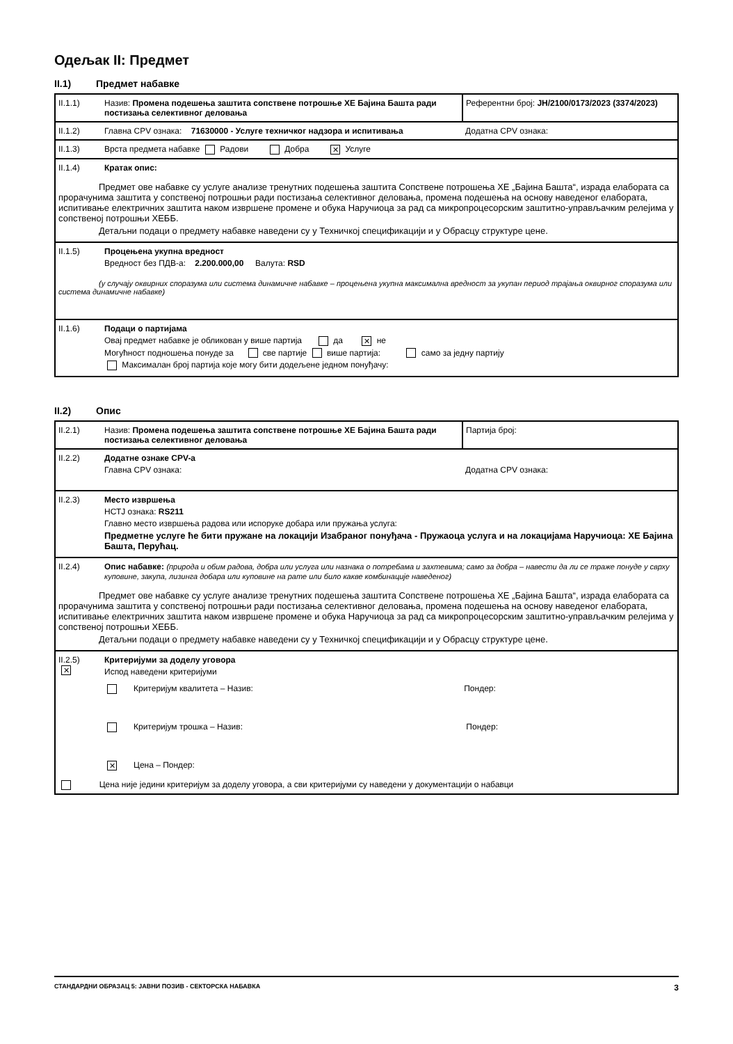Одељак II: Предмет
II.1) Предмет набавке
| II.1.1) | Назив: Промена подешења заштита сопствене потрошње ХЕ Бајина Башта ради постизања селективног деловања | Референтни број: ЈН/2100/0173/2023 (3374/2023) |
| II.1.2) | Главна CPV ознака: 71630000 - Услуге техничког надзора и испитивања | Додатна CPV ознака: |
| II.1.3) | Врста предмета набавке Радови Добра ✕ Услуге | |
| II.1.4) | Кратак опис: | |
| Предмет ове набавке су услуге анализе тренутних подешења заштита Сопствене потрошења ХЕ „Бајина Башта“, израда елабората са прорачунима заштита у сопственој потрошњи ради постизања селективног деловања, промена подешења на основу наведеног елабората, испитивање електричних заштита наком извршене промене и обука Наручиоца за рад са микропроцесорским заштитно-управљачким релејима у сопственој потрошњи ХЕББ. Детаљни подаци о предмету набавке наведени су у Техничкој спецификацији и у Обрасцу структуре цене. | | |
| II.1.5) | Процењена укупна вредност Вредност без ПДВ-а: 2.200.000,00 Валута: RSD | |
| (у случају оквирних споразума или система динамичне набавке – процењена укупна максимална вредност за укупан период трајања оквирног споразума или система динамичне набавке) | | |
| II.1.6) | Подаци о партијама Овај предмет набавке је обликован у више партија да ✕ не Могућност подношења понуде за све партије више партија: само за једну партију Максималан број партија које могу бити додељене једном понуђачу: | |
II.2) Опис
| II.2.1) | Назив: Промена подешења заштита сопствене потрошње ХЕ Бајина Башта ради постизања селективног деловања | Партија број: |
| II.2.2) | Додатне ознаке CPV-а Главна CPV ознака: | Додатна CPV ознака: |
| II.2.3) | Место извршења НСТЈ ознака: RS211 Главно место извршења радова или испоруке добара или пружања услуга: Предметне услуге ће бити пружане на локацији Изабраног понуђача - Пружаоца услуга и на локацијама Наручиоца: ХЕ Бајина Башта, Перућац. | |
| II.2.4) | Опис набавке: (природа и обим радова, добра или услуга или назнака о потребама и захтевима; само за добра – навести да ли се траже понуде у сврху куповине, закупа, лизинга добара или куповине на рате или било какве комбинације наведеног) | |
| Предмет ове набавке су услуге анализе тренутних подешења заштита Сопствене потрошења ХЕ „Бајина Башта“, израда елабората са прорачунима заштита у сопственој потрошњи ради постизања селективног деловања, промена подешења на основу наведеног елабората, испитивање електричних заштита наком извршене промене и обука Наручиоца за рад са микропроцесорским заштитно-управљачким релејима у сопственој потрошњи ХЕББ. Детаљни подаци о предмету набавке наведени су у Техничкој спецификацији и у Обрасцу структуре цене. | | |
| II.2.5) ✕ | Критеријуми за доделу уговора Испод наведени критеријуми Критеријум квалитета – Назив: Пондер: Критеријум трошка – Назив: Пондер: ✕ Цена – Пондер: | |
| Цена није једини критеријум за доделу уговора, а сви критеријуми су наведени у документацији о набавци | | |
СТАНДАРДНИ ОБРАЗАЦ 5: ЈАВНИ ПОЗИВ - СЕКТОРСКА НАБАВКА 3